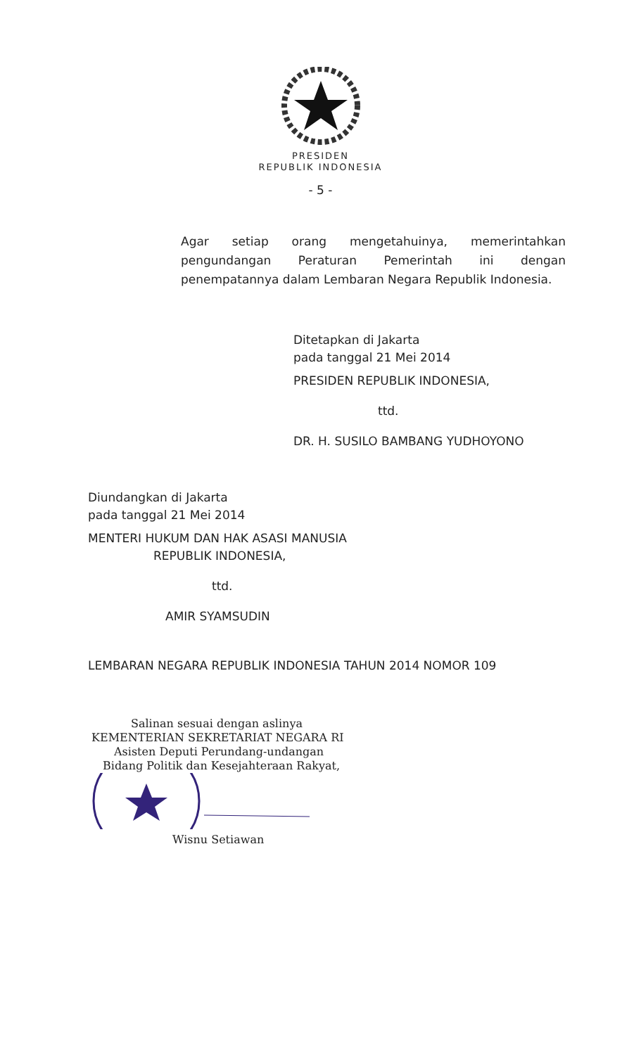PRESIDEN
REPUBLIK INDONESIA
- 5 -
Agar setiap orang mengetahuinya, memerintahkan pengundangan Peraturan Pemerintah ini dengan penempatannya dalam Lembaran Negara Republik Indonesia.
Ditetapkan di Jakarta
pada tanggal 21 Mei 2014
PRESIDEN REPUBLIK INDONESIA,
ttd.
DR. H. SUSILO BAMBANG YUDHOYONO
Diundangkan di Jakarta
pada tanggal 21 Mei 2014
MENTERI HUKUM DAN HAK ASASI MANUSIA
REPUBLIK INDONESIA,
ttd.
AMIR SYAMSUDIN
LEMBARAN NEGARA REPUBLIK INDONESIA TAHUN 2014 NOMOR 109
Salinan sesuai dengan aslinya
KEMENTERIAN SEKRETARIAT NEGARA RI
Asisten Deputi Perundang-undangan
Bidang Politik dan Kesejahteraan Rakyat,
Wisnu Setiawan